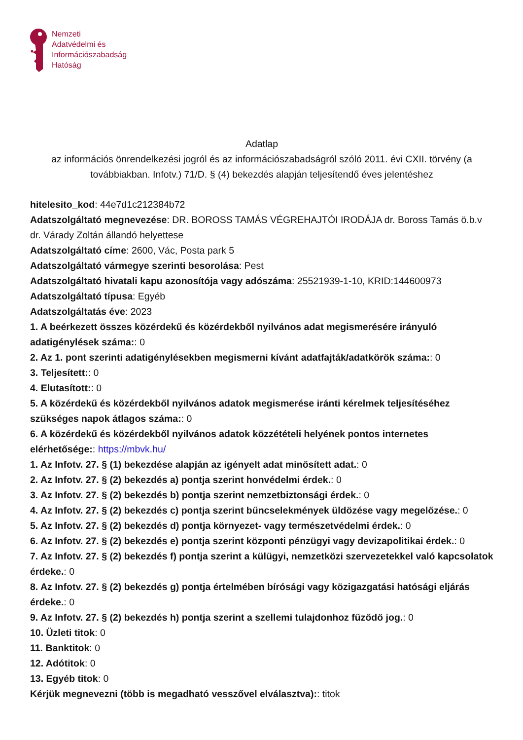Nemzeti
Adatvédelmi és
Információszabadság
Hatóság
Adatlap
az információs önrendelkezési jogról és az információszabadságról szóló 2011. évi CXII. törvény (a továbbiakban. Infotv.) 71/D. § (4) bekezdés alapján teljesítendő éves jelentéshez
hitelesito_kod: 44e7d1c212384b72
Adatszolgáltató megnevezése: DR. BOROSS TAMÁS VÉGREHAJTÓI IRODÁJA dr. Boross Tamás ö.b.v dr. Várady Zoltán állandó helyettese
Adatszolgáltató címe: 2600, Vác, Posta park 5
Adatszolgáltató vármegye szerinti besorolása: Pest
Adatszolgáltató hivatali kapu azonosítója vagy adószáma: 25521939-1-10, KRID:144600973
Adatszolgáltató típusa: Egyéb
Adatszolgáltatás éve: 2023
1. A beérkezett összes közérdekű és közérdekből nyilvános adat megismerésére irányuló adatigénylések száma:: 0
2. Az 1. pont szerinti adatigénylésekben megismerni kívánt adatfajták/adatkörök száma:: 0
3. Teljesített:: 0
4. Elutasított:: 0
5. A közérdekű és közérdekből nyilvános adatok megismerése iránti kérelmek teljesítéséhez szükséges napok átlagos száma:: 0
6. A közérdekű és közérdekből nyilvános adatok közzétételi helyének pontos internetes elérhetősége:: https://mbvk.hu/
1. Az Infotv. 27. § (1) bekezdése alapján az igényelt adat minősített adat.: 0
2. Az Infotv. 27. § (2) bekezdés a) pontja szerint honvédelmi érdek.: 0
3. Az Infotv. 27. § (2) bekezdés b) pontja szerint nemzetbiztonsági érdek.: 0
4. Az Infotv. 27. § (2) bekezdés c) pontja szerint bűncselekmények üldözése vagy megelőzése.: 0
5. Az Infotv. 27. § (2) bekezdés d) pontja környezet- vagy természetvédelmi érdek.: 0
6. Az Infotv. 27. § (2) bekezdés e) pontja szerint központi pénzügyi vagy devizapolitikai érdek.: 0
7. Az Infotv. 27. § (2) bekezdés f) pontja szerint a külügyi, nemzetközi szervezetekkel való kapcsolatok érdeke.: 0
8. Az Infotv. 27. § (2) bekezdés g) pontja értelmében bírósági vagy közigazgatási hatósági eljárás érdeke.: 0
9. Az Infotv. 27. § (2) bekezdés h) pontja szerint a szellemi tulajdonhoz fűződő jog.: 0
10. Üzleti titok: 0
11. Banktitok: 0
12. Adótitok: 0
13. Egyéb titok: 0
Kérjük megnevezni (több is megadható vesszővel elválasztva):: titok